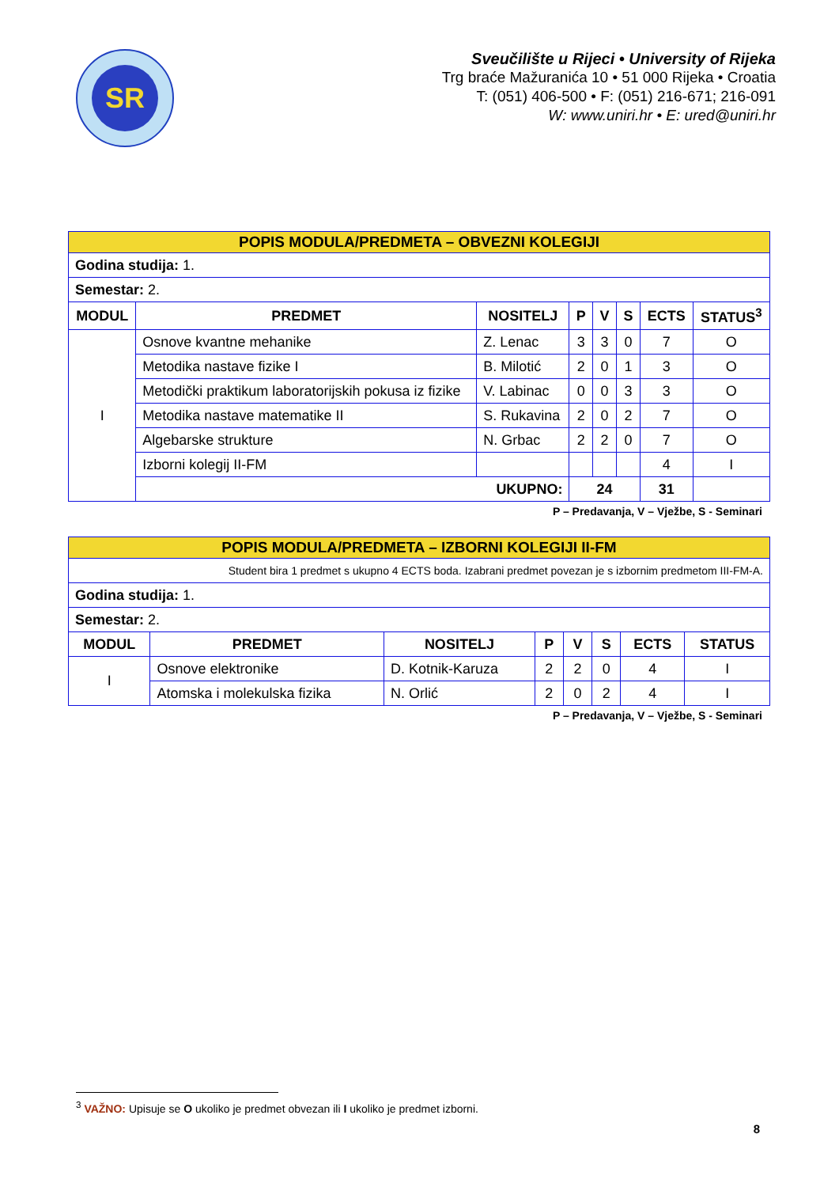SR
Sveučilište u Rijeci • University of Rijeka
Trg braće Mažuranića 10 • 51 000 Rijeka • Croatia
T: (051) 406-500 • F: (051) 216-671; 216-091
W: www.uniri.hr • E: ured@uniri.hr
| POPIS MODULA/PREDMETA – OBVEZNI KOLEGIJI | | | | | | | |
| Godina studija: 1. | | | | | | | |
| Semestar: 2. | | | | | | | |
| MODUL | PREDMET | NOSITELJ | P | V | S | ECTS | STATUS<sup>3</sup> |
| I | Osnove kvantne mehanike | Z. Lenac | 3 | 3 | 0 | 7 | O |
| | Metodika nastave fizike I | B. Milotić | 2 | 0 | 1 | 3 | O |
| | Metodički praktikum laboratorijskih pokusa iz fizike | V. Labinac | 0 | 0 | 3 | 3 | O |
| | Metodika nastave matematike II | S. Rukavina | 2 | 0 | 2 | 7 | O |
| | Algebarske strukture | N. Grbac | 2 | 2 | 0 | 7 | O |
| | Izborni kolegij II-FM | | | | | 4 | I |
| | UKUPNO: | | 24 | | | 31 | |
P – Predavanja, V – Vježbe, S - Seminari
| POPIS MODULA/PREDMETA – IZBORNI KOLEGIJI II-FM | | | | | | | |
| Student bira 1 predmet s ukupno 4 ECTS boda. Izabrani predmet povezan je s izbornim predmetom III-FM-A. | | | | | | | |
| Godina studija: 1. | | | | | | | |
| Semestar: 2. | | | | | | | |
| MODUL | PREDMET | NOSITELJ | P | V | S | ECTS | STATUS |
| I | Osnove elektronike | D. Kotnik-Karuza | 2 | 2 | 0 | 4 | I |
| | Atomska i molekulska fizika | N. Orlić | 2 | 0 | 2 | 4 | I |
P – Predavanja, V – Vježbe, S - Seminari
<sup>3</sup> VAŽNO: Upisuje se O ukoliko je predmet obvezan ili I ukoliko je predmet izborni.
8